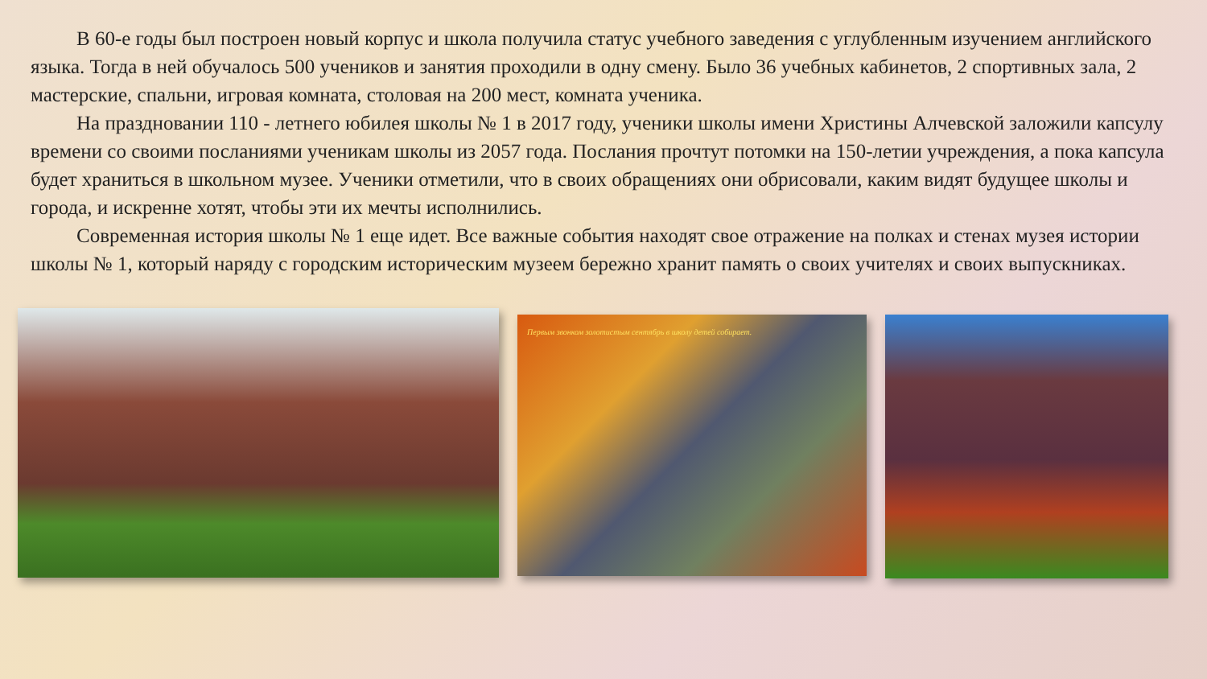В 60-е годы был построен новый корпус и школа получила статус учебного заведения с углубленным изучением английского языка. Тогда в ней обучалось 500 учеников и занятия проходили в одну смену. Было 36 учебных кабинетов, 2 спортивных зала, 2 мастерские, спальни, игровая комната, столовая на 200 мест, комната ученика.
На праздновании 110 - летнего юбилея школы № 1 в 2017 году, ученики школы имени Христины Алчевской заложили капсулу времени со своими посланиями ученикам школы из 2057 года. Послания прочтут потомки на 150-летии учреждения, а пока капсула будет храниться в школьном музее. Ученики отметили, что в своих обращениях они обрисовали, каким видят будущее школы и города, и искренне хотят, чтобы эти их мечты исполнились.
Современная история школы № 1 еще идет. Все важные события находят свое отражение на полках и стенах музея истории школы № 1, который наряду с городским историческим музеем бережно хранит память о своих учителях и своих выпускниках.
Первым звонком золотистым сентябрь в школу детей собирает.